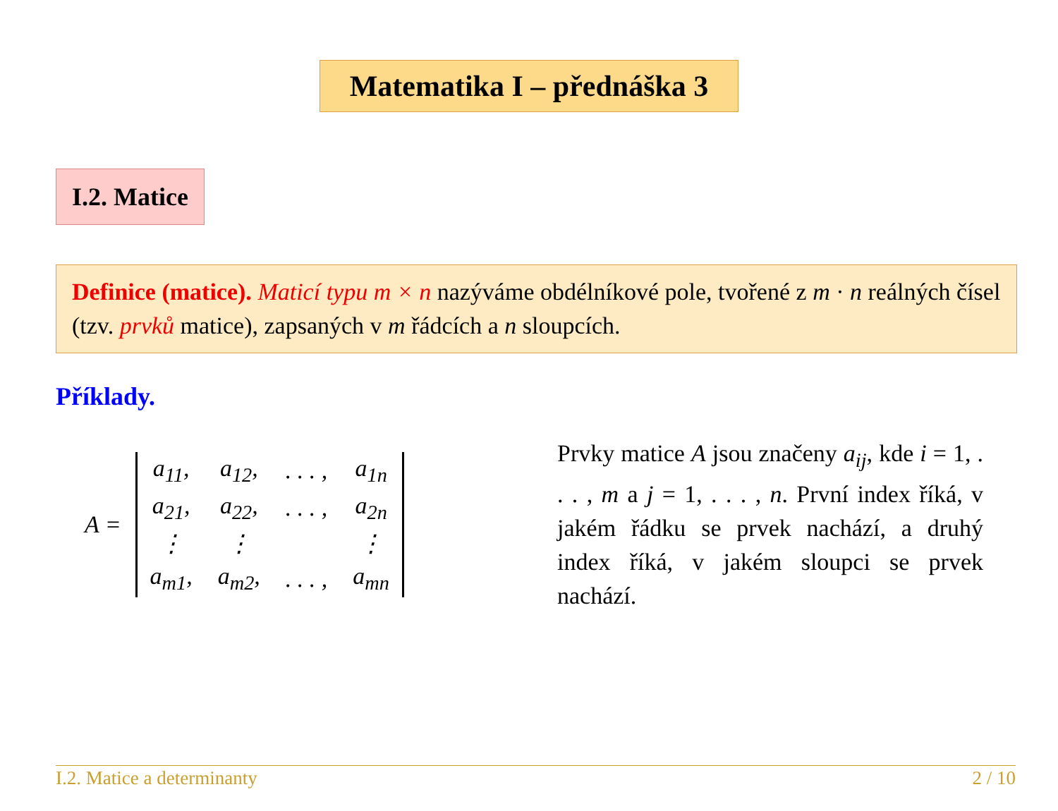Matematika I – přednáška 3
I.2. Matice
Definice (matice). Maticí typu m × n nazýváme obdélníkové pole, tvořené z m · n reálných čísel (tzv. prvků matice), zapsaných v m řádcích a n sloupcích.
Příklady.
A =
| a<sub>11</sub>, | a<sub>12</sub>, | . . . , | a<sub>1n</sub> |
| a<sub>21</sub>, | a<sub>22</sub>, | . . . , | a<sub>2n</sub> |
| ⋮ | ⋮ | | ⋮ |
| a<sub>m1</sub>, | a<sub>m2</sub>, | . . . , | a<sub>mn</sub> |
Prvky matice A jsou značeny a<sub>ij</sub>, kde i = 1, . . . , m a j = 1, . . . , n. První index říká, v jakém řádku se prvek nachází, a druhý index říká, v jakém sloupci se prvek nachází.
I.2. Matice a determinanty 2 / 10